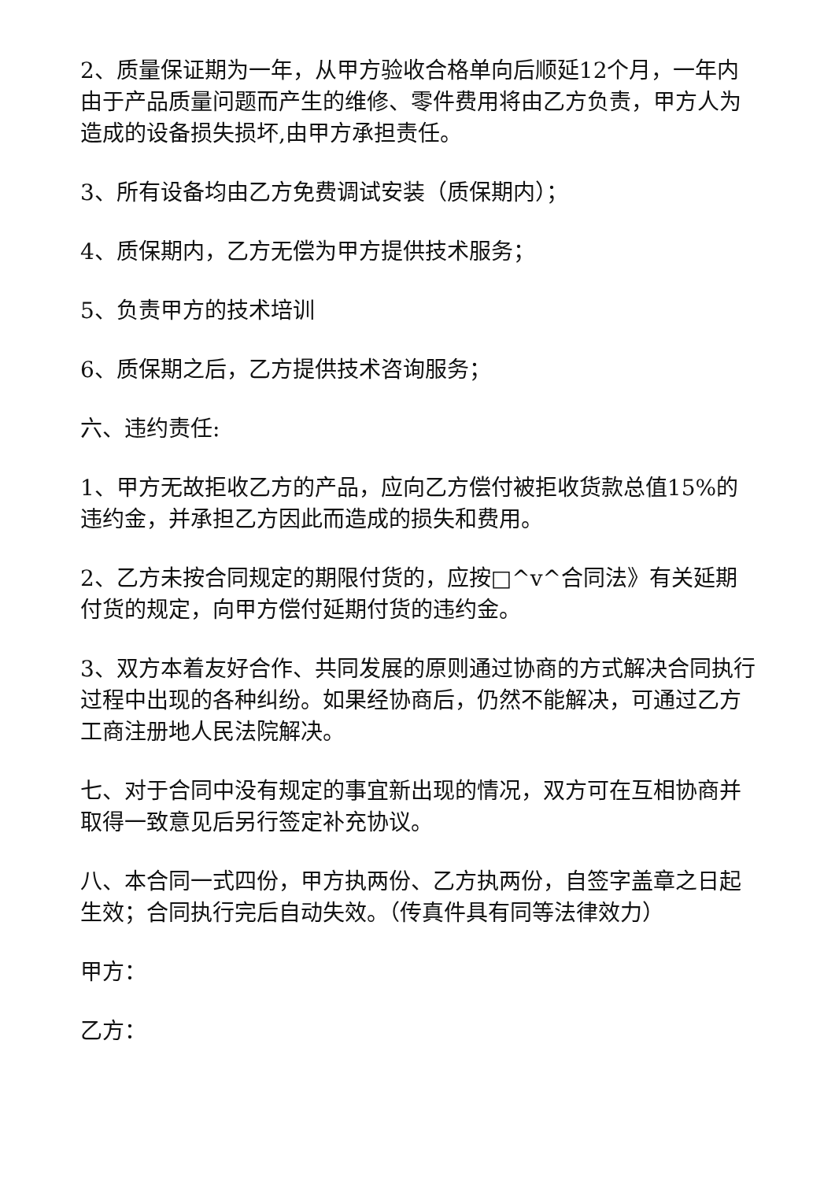2、质量保证期为一年，从甲方验收合格单向后顺延12个月，一年内由于产品质量问题而产生的维修、零件费用将由乙方负责，甲方人为造成的设备损失损坏,由甲方承担责任。
3、所有设备均由乙方免费调试安装（质保期内）；
4、质保期内，乙方无偿为甲方提供技术服务；
5、负责甲方的技术培训
6、质保期之后，乙方提供技术咨询服务；
六、违约责任:
1、甲方无故拒收乙方的产品，应向乙方偿付被拒收货款总值15%的违约金，并承担乙方因此而造成的损失和费用。
2、乙方未按合同规定的期限付货的，应按□^v^合同法》有关延期付货的规定，向甲方偿付延期付货的违约金。
3、双方本着友好合作、共同发展的原则通过协商的方式解决合同执行过程中出现的各种纠纷。如果经协商后，仍然不能解决，可通过乙方工商注册地人民法院解决。
七、对于合同中没有规定的事宜新出现的情况，双方可在互相协商并取得一致意见后另行签定补充协议。
八、本合同一式四份，甲方执两份、乙方执两份，自签字盖章之日起生效；合同执行完后自动失效。（传真件具有同等法律效力）
甲方：
乙方：